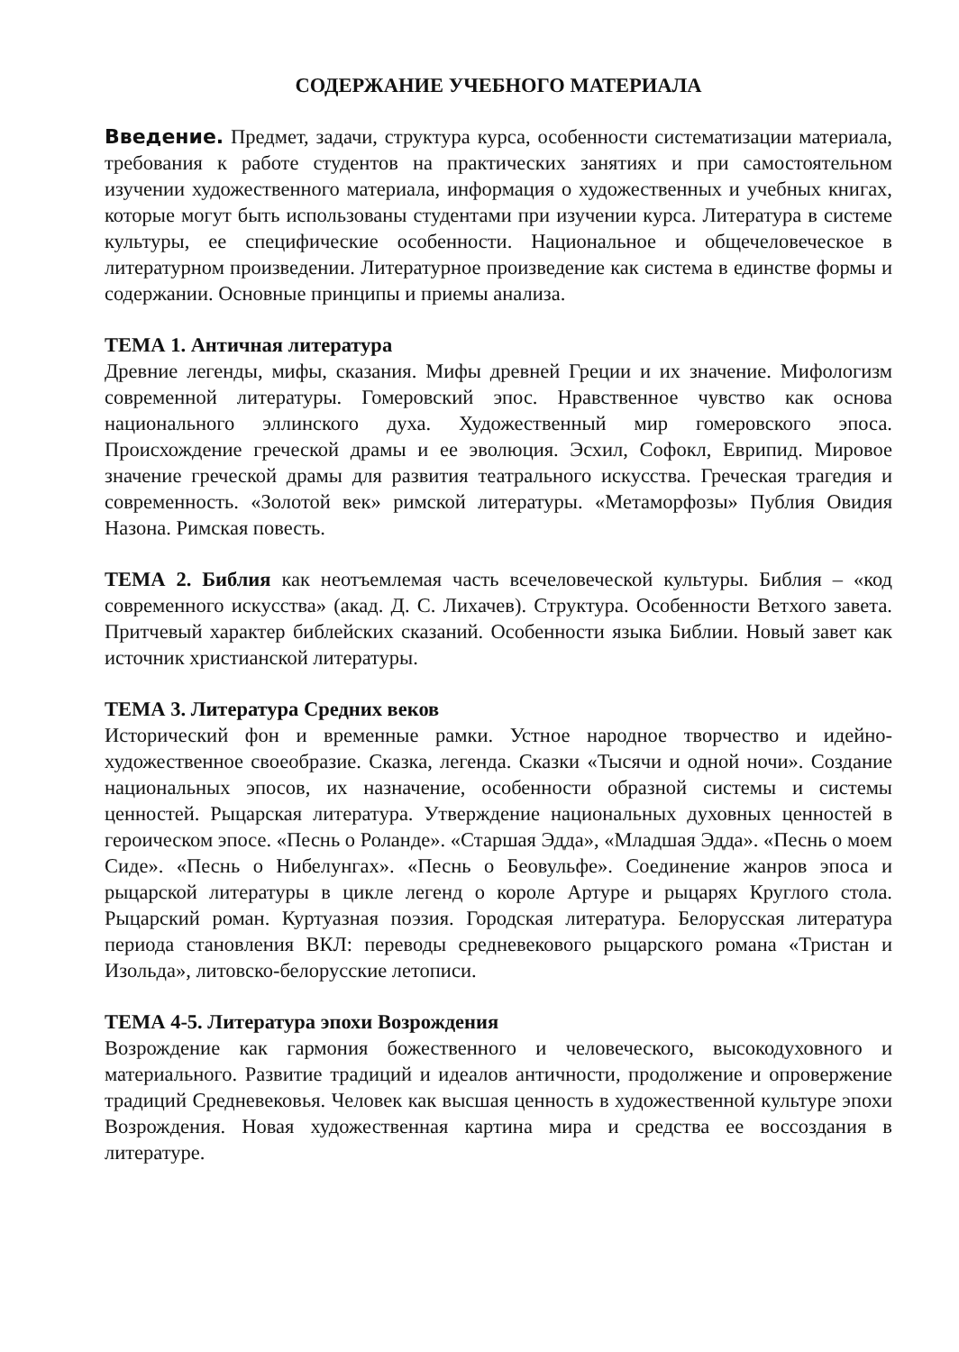СОДЕРЖАНИЕ УЧЕБНОГО МАТЕРИАЛА
Введение. Предмет, задачи, структура курса, особенности систематизации материала, требования к работе студентов на практических занятиях и при самостоятельном изучении художественного материала, информация о художественных и учебных книгах, которые могут быть использованы студентами при изучении курса. Литература в системе культуры, ее специфические особенности. Национальное и общечеловеческое в литературном произведении. Литературное произведение как система в единстве формы и содержании. Основные принципы и приемы анализа.
ТЕМА 1. Античная литература
Древние легенды, мифы, сказания. Мифы древней Греции и их значение. Мифологизм современной литературы. Гомеровский эпос. Нравственное чувство как основа национального эллинского духа. Художественный мир гомеровского эпоса. Происхождение греческой драмы и ее эволюция. Эсхил, Софокл, Еврипид. Мировое значение греческой драмы для развития театрального искусства. Греческая трагедия и современность. «Золотой век» римской литературы. «Метаморфозы» Публия Овидия Назона. Римская повесть.
ТЕМА 2. Библия как неотъемлемая часть всечеловеческой культуры. Библия – «код современного искусства» (акад. Д. С. Лихачев). Структура. Особенности Ветхого завета. Притчевый характер библейских сказаний. Особенности языка Библии. Новый завет как источник христианской литературы.
ТЕМА 3. Литература Средних веков
Исторический фон и временные рамки. Устное народное творчество и идейно-художественное своеобразие. Сказка, легенда. Сказки «Тысячи и одной ночи». Создание национальных эпосов, их назначение, особенности образной системы и системы ценностей. Рыцарская литература. Утверждение национальных духовных ценностей в героическом эпосе. «Песнь о Роланде». «Старшая Эдда», «Младшая Эдда». «Песнь о моем Сиде». «Песнь о Нибелунгах». «Песнь о Беовульфе». Соединение жанров эпоса и рыцарской литературы в цикле легенд о короле Артуре и рыцарях Круглого стола. Рыцарский роман. Куртуазная поэзия. Городская литература. Белорусская литература периода становления ВКЛ: переводы средневекового рыцарского романа «Тристан и Изольда», литовско-белорусские летописи.
ТЕМА 4-5. Литература эпохи Возрождения
Возрождение как гармония божественного и человеческого, высокодуховного и материального. Развитие традиций и идеалов античности, продолжение и опровержение традиций Средневековья. Человек как высшая ценность в художественной культуре эпохи Возрождения. Новая художественная картина мира и средства ее воссоздания в литературе.